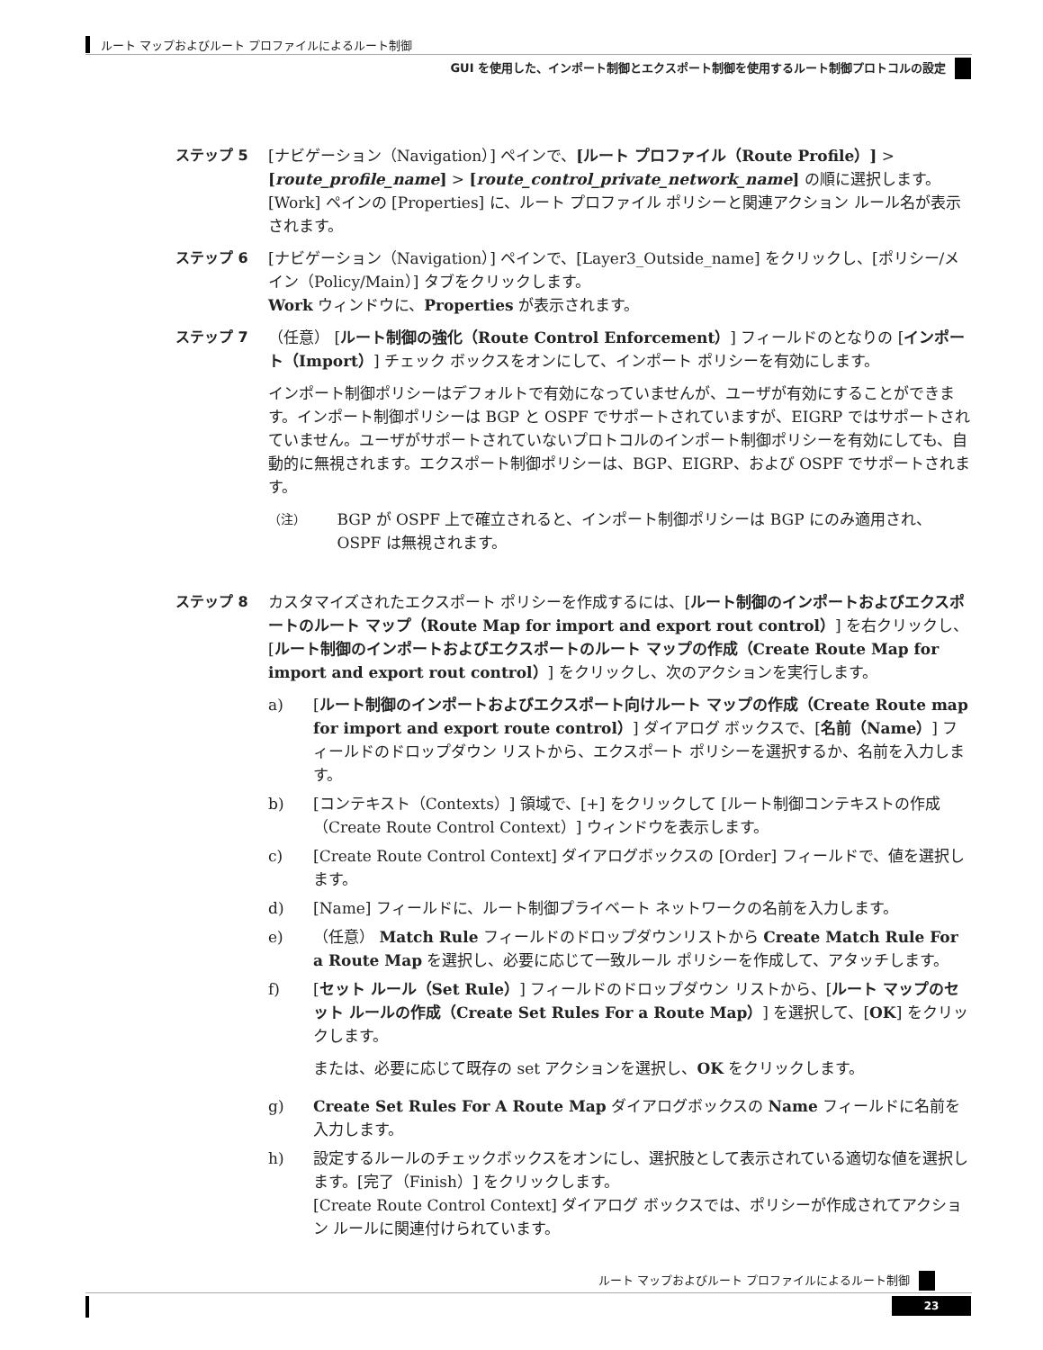ルート マップおよびルート プロファイルによるルート制御
GUI を使用した、インポート制御とエクスポート制御を使用するルート制御プロトコルの設定
ステップ 5 [ナビゲーション（Navigation）] ペインで、[ルート プロファイル（Route Profile）] > [route_profile_name] > [route_control_private_network_name] の順に選択します。
[Work] ペインの [Properties] に、ルート プロファイル ポリシーと関連アクション ルール名が表示されます。
ステップ 6 [ナビゲーション（Navigation）] ペインで、[Layer3_Outside_name] をクリックし、[ポリシー/メイン（Policy/Main）] タブをクリックします。
Work ウィンドウに、Properties が表示されます。
ステップ 7 （任意） [ルート制御の強化（Route Control Enforcement）] フィールドのとなりの [インポート（Import）] チェック ボックスをオンにして、インポート ポリシーを有効にします。
インポート制御ポリシーはデフォルトで有効になっていませんが、ユーザが有効にすることができます。インポート制御ポリシーは BGP と OSPF でサポートされていますが、EIGRP ではサポートされていません。ユーザがサポートされていないプロトコルのインポート制御ポリシーを有効にしても、自動的に無視されます。エクスポート制御ポリシーは、BGP、EIGRP、および OSPF でサポートされます。
（注）
BGP が OSPF 上で確立されると、インポート制御ポリシーは BGP にのみ適用され、OSPF は無視されます。
ステップ 8 カスタマイズされたエクスポート ポリシーを作成するには、[ルート制御のインポートおよびエクスポートのルート マップ（Route Map for import and export rout control）] を右クリックし、[ルート制御のインポートおよびエクスポートのルート マップの作成（Create Route Map for import and export rout control）] をクリックし、次のアクションを実行します。
a) [ルート制御のインポートおよびエクスポート向けルート マップの作成（Create Route map for import and export route control）] ダイアログ ボックスで、[名前（Name）] フィールドのドロップダウン リストから、エクスポート ポリシーを選択するか、名前を入力します。
b) [コンテキスト（Contexts）] 領域で、[+] をクリックして [ルート制御コンテキストの作成（Create Route Control Context）] ウィンドウを表示します。
c) [Create Route Control Context] ダイアログボックスの [Order] フィールドで、値を選択します。
d) [Name] フィールドに、ルート制御プライベート ネットワークの名前を入力します。
e) （任意） Match Rule フィールドのドロップダウンリストから Create Match Rule For a Route Map を選択し、必要に応じて一致ルール ポリシーを作成して、アタッチします。
f) [セット ルール（Set Rule）] フィールドのドロップダウン リストから、[ルート マップのセット ルールの作成（Create Set Rules For a Route Map）] を選択して、[OK] をクリックします。
または、必要に応じて既存の set アクションを選択し、OK をクリックします。
g) Create Set Rules For A Route Map ダイアログボックスの Name フィールドに名前を入力します。
h) 設定するルールのチェックボックスをオンにし、選択肢として表示されている適切な値を選択します。[完了（Finish）] をクリックします。
[Create Route Control Context] ダイアログ ボックスでは、ポリシーが作成されてアクション ルールに関連付けられています。
ルート マップおよびルート プロファイルによるルート制御
23